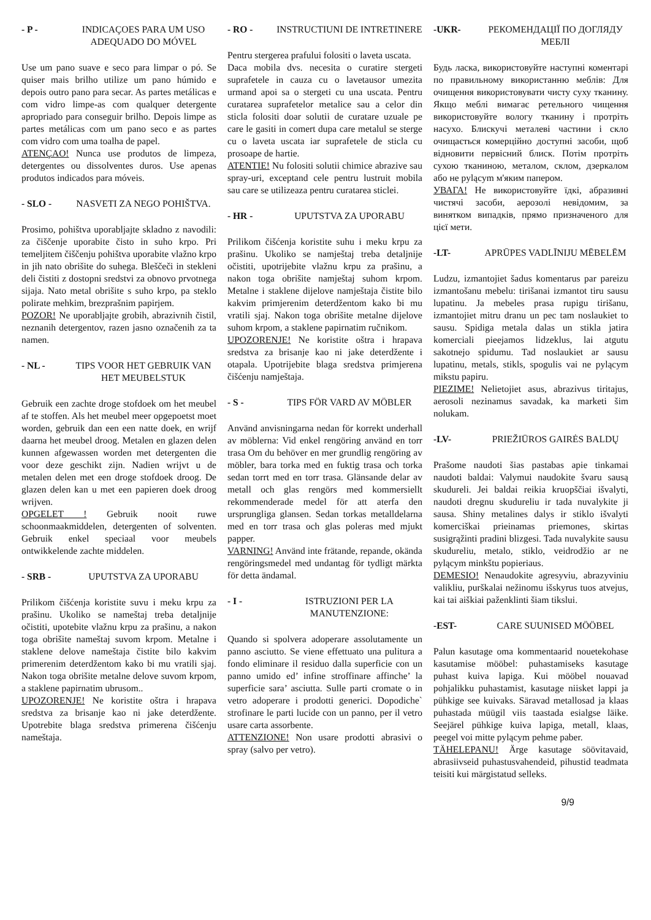- P - INDICAÇOES PARA UM USO ADEQUADO DO MÓVEL
Use um pano suave e seco para limpar o pó. Se quiser mais brilho utilize um pano húmido e depois outro pano para secar. As partes metálicas e com vidro limpe-as com qualquer detergente apropriado para conseguir brilho. Depois limpe as partes metálicas com um pano seco e as partes com vidro com uma toalha de papel.
ATENÇAO! Nunca use produtos de limpeza, detergentes ou dissolventes duros. Use apenas produtos indicados para móveis.
- SLO - NASVETI ZA NEGO POHIŠTVA.
Prosimo, pohištva uporabljajte skladno z navodili: za čiščenje uporabite čisto in suho krpo. Pri temeljitem čiščenju pohištva uporabite vlažno krpo in jih nato obrišite do suhega. Bleščeči in stekleni deli čistiti z dostopni sredstvi za obnovo prvotnega sijaja. Nato metal obrišite s suho krpo, pa steklo polirate mehkim, brezprašnim papirjem.
POZOR! Ne uporabljajte grobih, abrazivnih čistil, neznanih detergentov, razen jasno označenih za ta namen.
- NL - TIPS VOOR HET GEBRUIK VAN HET MEUBELSTUK
Gebruik een zachte droge stofdoek om het meubel af te stoffen. Als het meubel meer opgepoetst moet worden, gebruik dan een een natte doek, en wrijf daarna het meubel droog. Metalen en glazen delen kunnen afgewassen worden met detergenten die voor deze geschikt zijn. Nadien wrijvt u de metalen delen met een droge stofdoek droog. De glazen delen kan u met een papieren doek droog wrijven.
OPGELET ! Gebruik nooit ruwe schoonmaakmiddelen, detergenten of solventen. Gebruik enkel speciaal voor meubels ontwikkelende zachte middelen.
- SRB - UPUTSTVA ZA UPORABU
Prilikom čišćenja koristite suvu i meku krpu za prašinu. Ukoliko se nameštaj treba detaljnije očistiti, upotebite vlažnu krpu za prašinu, a nakon toga obrišite nameštaj suvom krpom. Metalne i staklene delove nameštaja čistite bilo kakvim primerenim deterdžentom kako bi mu vratili sjaj. Nakon toga obrišite metalne delove suvom krpom, a staklene papirnatim ubrusom..
UPOZORENJE! Ne koristite oštra i hrapava sredstva za brisanje kao ni jake deterdžente. Upotrebite blaga sredstva primerena čišćenju nameštaja.
- RO - INSTRUCTIUNI DE INTRETINERE
Pentru stergerea prafului folositi o laveta uscata.
Daca mobila dvs. necesita o curatire stergeti suprafetele in cauza cu o lavetausor umezita urmand apoi sa o stergeti cu una uscata. Pentru curatarea suprafetelor metalice sau a celor din sticla folositi doar solutii de curatare uzuale pe care le gasiti in comert dupa care metalul se sterge cu o laveta uscata iar suprafetele de sticla cu prosoape de hartie.
ATENTIE! Nu folositi solutii chimice abrazive sau spray-uri, exceptand cele pentru lustruit mobila sau care se utilizeaza pentru curatarea sticlei.
- HR - UPUTSTVA ZA UPORABU
Prilikom čišćenja koristite suhu i meku krpu za prašinu. Ukoliko se namještaj treba detaljnije očistiti, upotrijebite vlažnu krpu za prašinu, a nakon toga obrišite namještaj suhom krpom. Metalne i staklene dijelove namještaja čistite bilo kakvim primjerenim deterdžentom kako bi mu vratili sjaj. Nakon toga obrišite metalne dijelove suhom krpom, a staklene papirnatim ručnikom.
UPOZORENJE! Ne koristite oštra i hrapava sredstva za brisanje kao ni jake deterdžente i otapala. Upotrijebite blaga sredstva primjerena čišćenju namještaja.
- S - TIPS FÖR VARD AV MÖBLER
Använd anvisningarna nedan för korrekt underhall av möblerna: Vid enkel rengöring använd en torr trasa Om du behöver en mer grundlig rengöring av möbler, bara torka med en fuktig trasa och torka sedan torrt med en torr trasa. Glänsande delar av metall och glas rengörs med kommersiellt rekommenderade medel för att aterfa den ursprungliga glansen. Sedan torkas metalldelarna med en torr trasa och glas poleras med mjukt papper.
VARNING! Använd inte frätande, repande, okända rengöringsmedel med undantag för tydligt märkta för detta ändamal.
- I - ISTRUZIONI PER LA MANUTENZIONE:
Quando si spolvera adoperare assolutamente un panno asciutto. Se viene effettuato una pulitura a fondo eliminare il residuo dalla superficie con un panno umido ed’ infine stroffinare affinche’ la superficie sara’ asciutta. Sulle parti cromate o in vetro adoperare i prodotti generici. Dopodiche` strofinare le parti lucide con un panno, per il vetro usare carta assorbente.
ATTENZIONE! Non usare prodotti abrasivi o spray (salvo per vetro).
-UKR- РЕКОМЕНДАЦІЇ ПО ДОГЛЯДУ МЕБЛІ
Будь ласка, використовуйте наступні коментарі по правильному використанню меблів: Для очищення використовувати чисту суху тканину. Якщо меблі вимагає ретельного чищення використовуйте вологу тканину і протріть насухо. Блискучі металеві частини і скло очищається комерційно доступні засоби, щоб відновити первісний блиск. Потім протріть сухою тканиною, металом, склом, дзеркалом або не pyląсym м'яким папером.
УВАГА! Не використовуйте їдкі, абразивні чистячі засоби, аерозолі невідомим, за винятком випадків, прямо призначеного для цієї мети.
-LT- APRŪPES VADLĪNIJU MĒBELĒM
Ludzu, izmantojiet šadus komentarus par pareizu izmantošanu mebelu: tirišanai izmantot tiru sausu lupatinu. Ja mebeles prasa rupigu tirišanu, izmantojiet mitru dranu un pec tam noslaukiet to sausu. Spidiga metala dalas un stikla jatira komerciali pieejamos lidzeklus, lai atgutu sakotnejo spidumu. Tad noslaukiet ar sausu lupatinu, metals, stikls, spogulis vai ne pyląсym mikstu papiru.
PIEZIME! Nelietojiet asus, abrazivus tiritajus, aerosoli nezinamus savadak, ka marketi šim nolukam.
-LV- PRIEŽIŪROS GAIRĖS BALDŲ
Prašome naudoti šias pastabas apie tinkamai naudoti baldai: Valymui naudokite švaru sausą skudureli. Jei baldai reikia kruopščiai išvalyti, naudoti dregnu skudureliu ir tada nuvalykite ji sausa. Shiny metalines dalys ir stiklo išvalyti komerciškai prieinamas priemones, skirtas susigrąžinti pradini blizgesi. Tada nuvalykite sausu skudureliu, metalo, stiklo, veidrodžio ar ne pyląсym minkštu popieriaus.
DEMESIO! Nenaudokite agresyviu, abrazyviniu valikliu, purškalai nežinomu išskyrus tuos atvejus, kai tai aiškiai paženklinti šiam tikslui.
-EST- CARE SUUNISED MÖÖBEL
Palun kasutage oma kommentaarid nouetekohase kasutamise mööbel: puhastamiseks kasutage puhast kuiva lapiga. Kui mööbel nouavad pohjalikku puhastamist, kasutage niisket lappi ja pühkige see kuivaks. Säravad metallosad ja klaas puhastada müügil viis taastada esialgse läike. Seejärel pühkige kuiva lapiga, metall, klaas, peegel voi mitte pyląсym pehme paber.
TÄHELEPANU! Ärge kasutage söövitavaid, abrasiivseid puhastusvahendeid, pihustid teadmata teisiti kui märgistatud selleks.
9/9